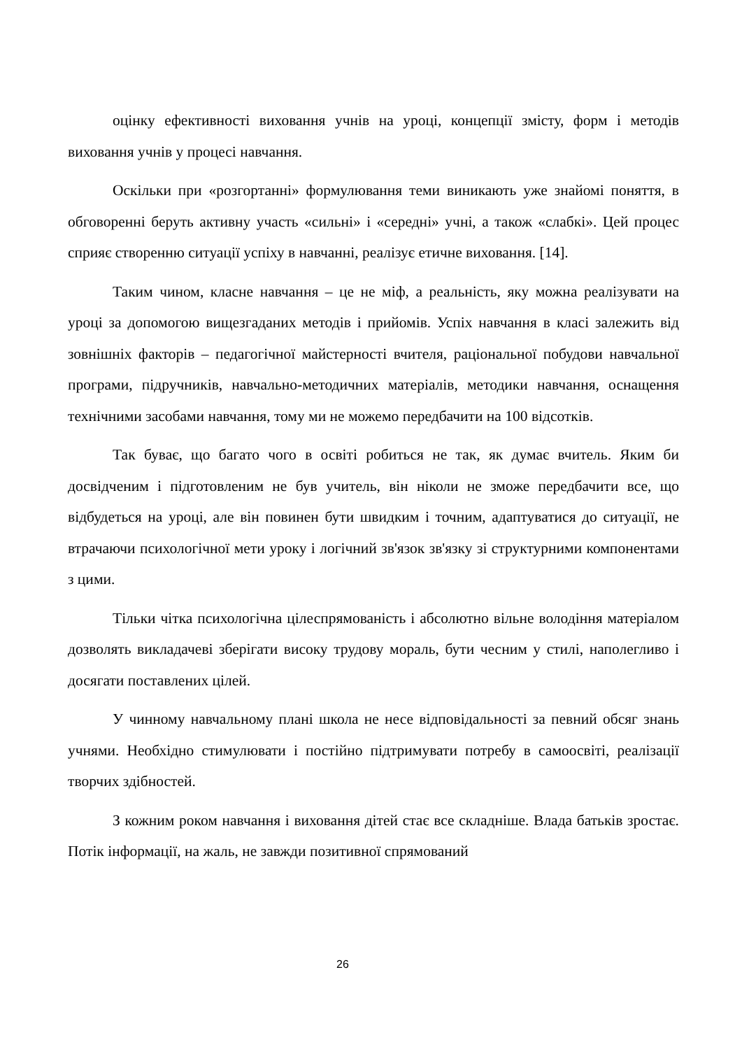оцінку ефективності виховання учнів на уроці, концепції змісту, форм і методів виховання учнів у процесі навчання.
Оскільки при «розгортанні» формулювання теми виникають уже знайомі поняття, в обговоренні беруть активну участь «сильні» і «середні» учні, а також «слабкі». Цей процес сприяє створенню ситуації успіху в навчанні, реалізує етичне виховання. [14].
Таким чином, класне навчання – це не міф, а реальність, яку можна реалізувати на уроці за допомогою вищезгаданих методів і прийомів. Успіх навчання в класі залежить від зовнішніх факторів – педагогічної майстерності вчителя, раціональної побудови навчальної програми, підручників, навчально-методичних матеріалів, методики навчання, оснащення технічними засобами навчання, тому ми не можемо передбачити на 100 відсотків.
Так буває, що багато чого в освіті робиться не так, як думає вчитель. Яким би досвідченим і підготовленим не був учитель, він ніколи не зможе передбачити все, що відбудеться на уроці, але він повинен бути швидким і точним, адаптуватися до ситуації, не втрачаючи психологічної мети уроку і логічний зв'язок зв'язку зі структурними компонентами з цими.
Тільки чітка психологічна цілеспрямованість і абсолютно вільне володіння матеріалом дозволять викладачеві зберігати високу трудову мораль, бути чесним у стилі, наполегливо і досягати поставлених цілей.
У чинному навчальному плані школа не несе відповідальності за певний обсяг знань учнями. Необхідно стимулювати і постійно підтримувати потребу в самоосвіті, реалізації творчих здібностей.
З кожним роком навчання і виховання дітей стає все складніше. Влада батьків зростає. Потік інформації, на жаль, не завжди позитивної спрямований
26